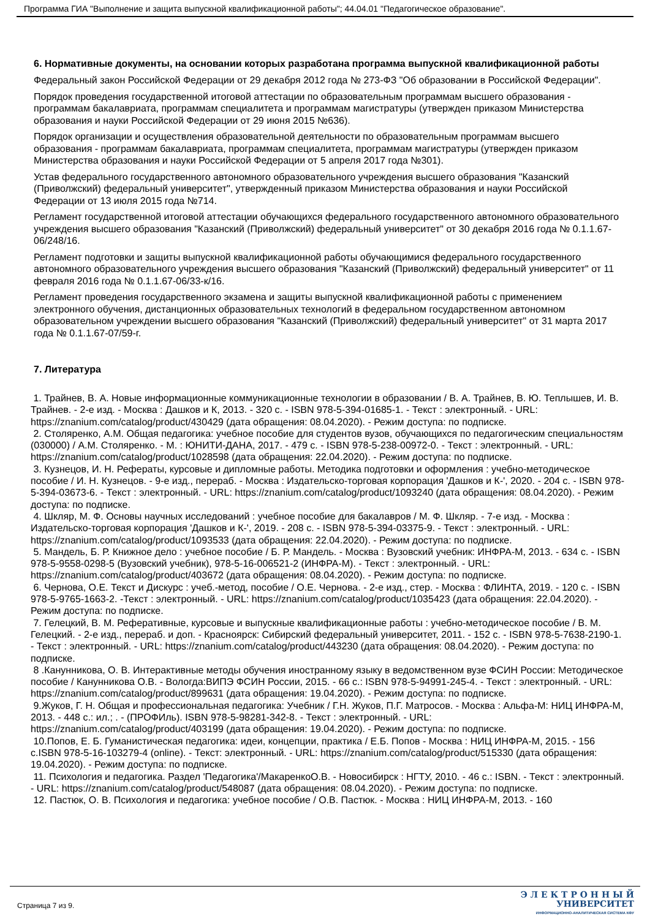Программа ГИА "Выполнение и защита выпускной квалификационной работы"; 44.04.01 "Педагогическое образование".
6. Нормативные документы, на основании которых разработана программа выпускной квалификационной работы
Федеральный закон Российской Федерации от 29 декабря 2012 года № 273-ФЗ "Об образовании в Российской Федерации".
Порядок проведения государственной итоговой аттестации по образовательным программам высшего образования - программам бакалавриата, программам специалитета и программам магистратуры (утвержден приказом Министерства образования и науки Российской Федерации от 29 июня 2015 №636).
Порядок организации и осуществления образовательной деятельности по образовательным программам высшего образования - программам бакалавриата, программам специалитета, программам магистратуры (утвержден приказом Министерства образования и науки Российской Федерации от 5 апреля 2017 года №301).
Устав федерального государственного автономного образовательного учреждения высшего образования "Казанский (Приволжский) федеральный университет", утвержденный приказом Министерства образования и науки Российской Федерации от 13 июля 2015 года №714.
Регламент государственной итоговой аттестации обучающихся федерального государственного автономного образовательного учреждения высшего образования "Казанский (Приволжский) федеральный университет" от 30 декабря 2016 года № 0.1.1.67-06/248/16.
Регламент подготовки и защиты выпускной квалификационной работы обучающимися федерального государственного автономного образовательного учреждения высшего образования "Казанский (Приволжский) федеральный университет" от 11 февраля 2016 года № 0.1.1.67-06/33-к/16.
Регламент проведения государственного экзамена и защиты выпускной квалификационной работы с применением электронного обучения, дистанционных образовательных технологий в федеральном государственном автономном образовательном учреждении высшего образования "Казанский (Приволжский) федеральный университет" от 31 марта 2017 года № 0.1.1.67-07/59-г.
7. Литература
1. Трайнев, В. А. Новые информационные коммуникационные технологии в образовании / В. А. Трайнев, В. Ю. Теплышев, И. В. Трайнев. - 2-е изд. - Москва : Дашков и К, 2013. - 320 с. - ISBN 978-5-394-01685-1. - Текст : электронный. - URL: https://znanium.com/catalog/product/430429 (дата обращения: 08.04.2020). - Режим доступа: по подписке.
2. Столяренко, А.М. Общая педагогика: учебное пособие для студентов вузов, обучающихся по педагогическим специальностям (030000) / А.М. Столяренко. - М. : ЮНИТИ-ДАНА, 2017. - 479 с. - ISBN 978-5-238-00972-0. - Текст : электронный. - URL: https://znanium.com/catalog/product/1028598 (дата обращения: 22.04.2020). - Режим доступа: по подписке.
3. Кузнецов, И. Н. Рефераты, курсовые и дипломные работы. Методика подготовки и оформления : учебно-методическое пособие / И. Н. Кузнецов. - 9-е изд., перераб. - Москва : Издательско-торговая корпорация 'Дашков и К-', 2020. - 204 с. - ISBN 978-5-394-03673-6. - Текст : электронный. - URL: https://znanium.com/catalog/product/1093240 (дата обращения: 08.04.2020). - Режим доступа: по подписке.
4. Шкляр, М. Ф. Основы научных исследований : учебное пособие для бакалавров / М. Ф. Шкляр. - 7-е изд. - Москва : Издательско-торговая корпорация 'Дашков и К-', 2019. - 208 с. - ISBN 978-5-394-03375-9. - Текст : электронный. - URL: https://znanium.com/catalog/product/1093533 (дата обращения: 22.04.2020). - Режим доступа: по подписке.
5. Мандель, Б. Р. Книжное дело : учебное пособие / Б. Р. Мандель. - Москва : Вузовский учебник: ИНФРА-М, 2013. - 634 с. - ISBN 978-5-9558-0298-5 (Вузовский учебник), 978-5-16-006521-2 (ИНФРА-М). - Текст : электронный. - URL: https://znanium.com/catalog/product/403672 (дата обращения: 08.04.2020). - Режим доступа: по подписке.
6. Чернова, О.Е. Текст и Дискурс : учеб.-метод, пособие / О.Е. Чернова. - 2-е изд., стер. - Москва : ФЛИНТА, 2019. - 120 с. - ISBN 978-5-9765-1663-2. -Текст : электронный. - URL: https://znanium.com/catalog/product/1035423 (дата обращения: 22.04.2020). - Режим доступа: по подписке.
7. Гелецкий, В. М. Реферативные, курсовые и выпускные квалификационные работы : учебно-методическое пособие / В. М. Гелецкий. - 2-е изд., перераб. и доп. - Красноярск: Сибирский федеральный университет, 2011. - 152 с. - ISBN 978-5-7638-2190-1. - Текст : электронный. - URL: https://znanium.com/catalog/product/443230 (дата обращения: 08.04.2020). - Режим доступа: по подписке.
8 .Канунникова, О. В. Интерактивные методы обучения иностранному языку в ведомственном вузе ФСИН России: Методическое пособие / Канунникова О.В. - Вологда:ВИПЭ ФСИН России, 2015. - 66 с.: ISBN 978-5-94991-245-4. - Текст : электронный. - URL: https://znanium.com/catalog/product/899631 (дата обращения: 19.04.2020). - Режим доступа: по подписке.
9.Жуков, Г. Н. Общая и профессиональная педагогика: Учебник / Г.Н. Жуков, П.Г. Матросов. - Москва : Альфа-М: НИЦ ИНФРА-М, 2013. - 448 с.: ил.; . - (ПРОФИль). ISBN 978-5-98281-342-8. - Текст : электронный. - URL: https://znanium.com/catalog/product/403199 (дата обращения: 19.04.2020). - Режим доступа: по подписке.
10.Попов, Е. Б. Гуманистическая педагогика: идеи, концепции, практика / Е.Б. Попов - Москва : НИЦ ИНФРА-М, 2015. - 156 с.ISBN 978-5-16-103279-4 (online). - Текст: электронный. - URL: https://znanium.com/catalog/product/515330 (дата обращения: 19.04.2020). - Режим доступа: по подписке.
11. Психология и педагогика. Раздел 'Педагогика'/МакаренкоО.В. - Новосибирск : НГТУ, 2010. - 46 с.: ISBN. - Текст : электронный. - URL: https://znanium.com/catalog/product/548087 (дата обращения: 08.04.2020). - Режим доступа: по подписке.
12. Пастюк, О. В. Психология и педагогика: учебное пособие / О.В. Пастюк. - Москва : НИЦ ИНФРА-М, 2013. - 160
Страница 7 из 9.
Э Л Е К Т Р О Н Н Ы Й
УНИВЕРСИТЕТ
ИНФОРМАЦИОННО-АНАЛИТИЧЕСКАЯ СИСТЕМА КФУ